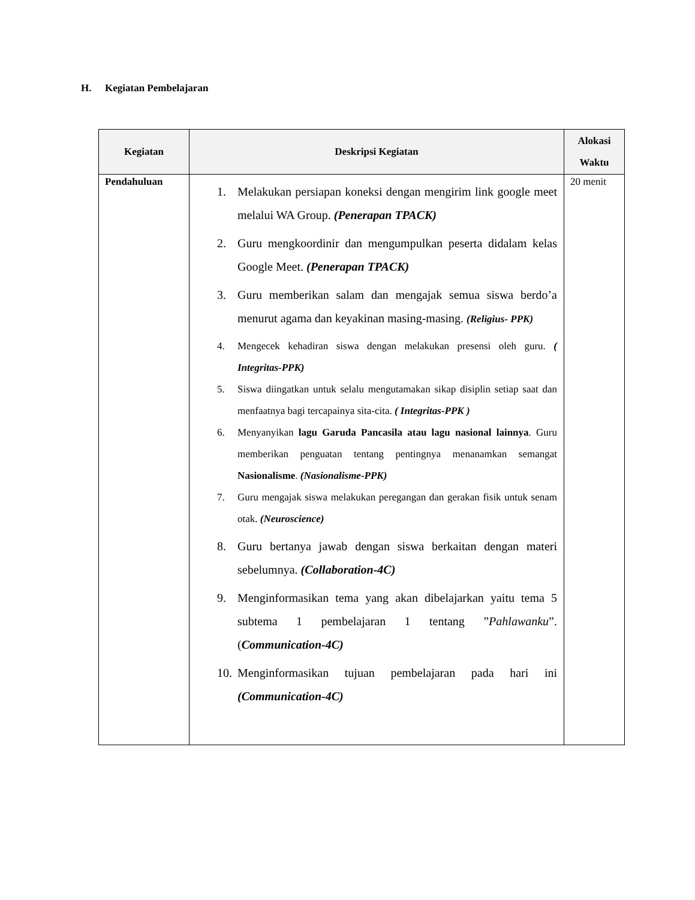H. Kegiatan Pembelajaran
| Kegiatan | Deskripsi Kegiatan | Alokasi Waktu |
| --- | --- | --- |
| Pendahuluan | 1. Melakukan persiapan koneksi dengan mengirim link google meet melalui WA Group. (Penerapan TPACK) 2. Guru mengkoordinir dan mengumpulkan peserta didalam kelas Google Meet. (Penerapan TPACK) 3. Guru memberikan salam dan mengajak semua siswa berdo’a menurut agama dan keyakinan masing-masing. (Religius- PPK) 4. Mengecek kehadiran siswa dengan melakukan presensi oleh guru. ( Integritas-PPK) 5. Siswa diingatkan untuk selalu mengutamakan sikap disiplin setiap saat dan menfaatnya bagi tercapainya sita-cita. ( Integritas-PPK ) 6. Menyanyikan lagu Garuda Pancasila atau lagu nasional lainnya . Guru memberikan penguatan tentang pentingnya menanamkan semangat Nasionalisme . (Nasionalisme-PPK) 7. Guru mengajak siswa melakukan peregangan dan gerakan fisik untuk senam otak. (Neuroscience) 8. Guru bertanya jawab dengan siswa berkaitan dengan materi sebelumnya. (Collaboration-4C) 9. Menginformasikan tema yang akan dibelajarkan yaitu tema 5 subtema 1 pembelajaran 1 tentang ” Pahlawanku ”. ( Communication-4C) 10. Menginformasikan tujuan pembelajaran pada hari ini (Communication-4C) | 20 menit |